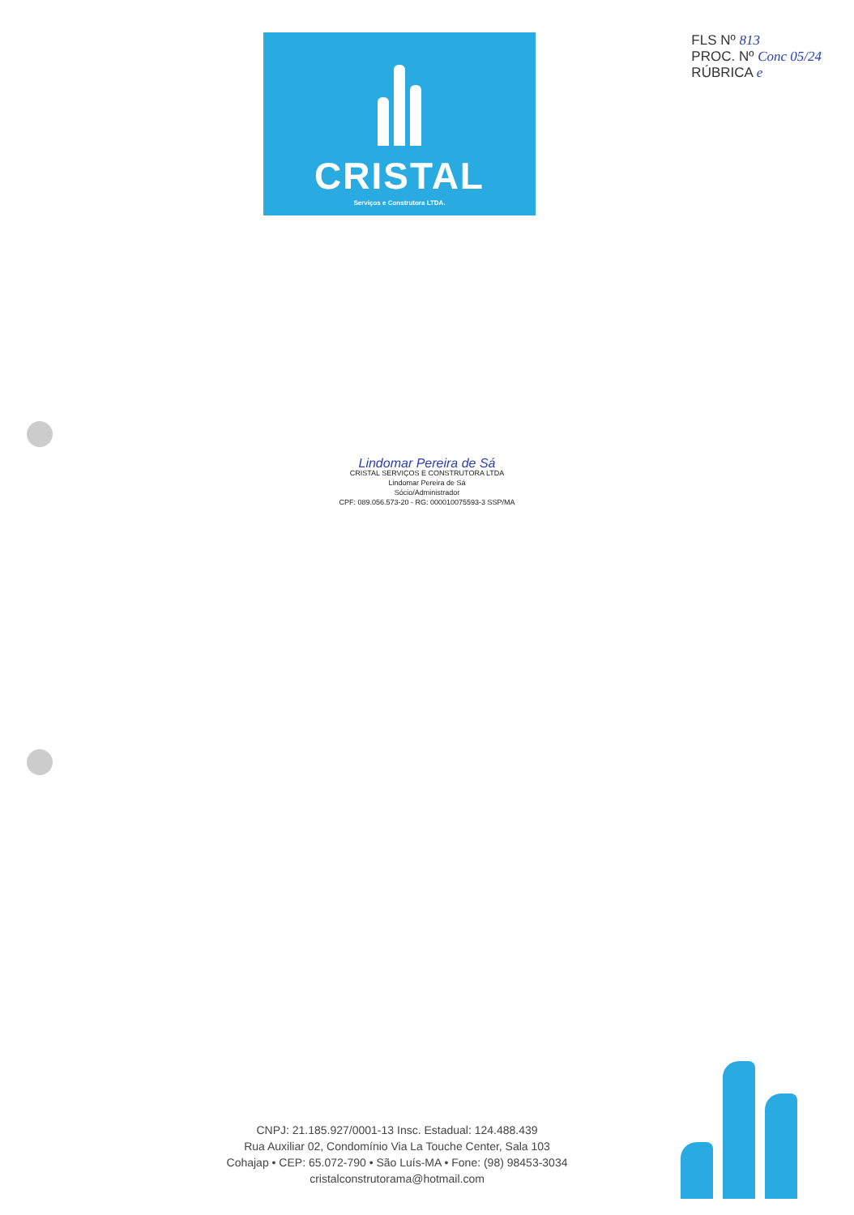CRISTAL
Serviços e Construtora LTDA.
FLS Nº 813
PROC. Nº Conc 05/24
RÚBRICA e
Lindomar Pereira de Sá
CRISTAL SERVIÇOS E CONSTRUTORA LTDA
Lindomar Pereira de Sá
Sócio/Administrador
CPF: 089.056.573-20 - RG: 000010075593-3 SSP/MA
CNPJ: 21.185.927/0001-13 Insc. Estadual: 124.488.439
Rua Auxiliar 02, Condomínio Via La Touche Center, Sala 103
Cohajap • CEP: 65.072-790 • São Luís-MA • Fone: (98) 98453-3034
cristalconstrutorama@hotmail.com